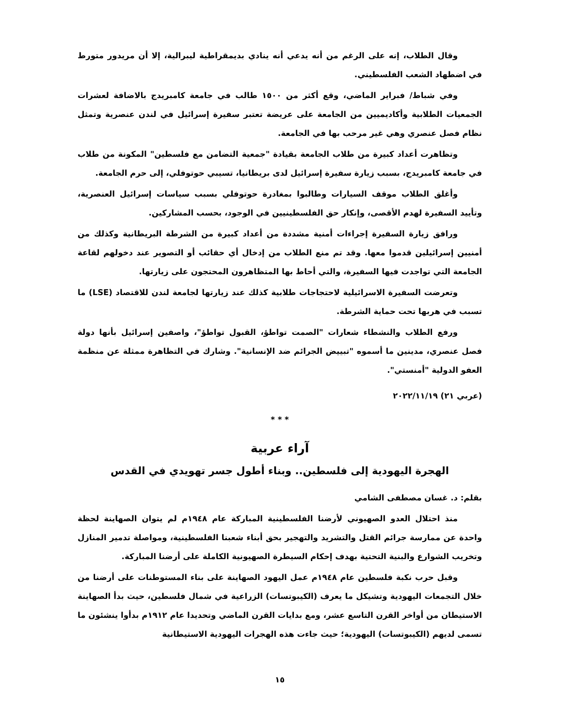وقال الطلاب، إنه على الرغم من أنه يدعي أنه ينادي بديمقراطية ليبرالية، إلا أن مريدور متورط في اضطهاد الشعب الفلسطيني.
وفي شباط/ فبراير الماضي، وقع أكثر من ١٥٠٠ طالب في جامعة كامبريدج بالاضافة لعشرات الجمعيات الطلابية وأكاديميين من الجامعة على عريضة تعتبر سفيرة إسرائيل في لندن عنصرية وتمثل نظام فصل عنصري وهي غير مرحب بها في الجامعة.
وتظاهرت أعداد كبيرة من طلاب الجامعة بقيادة "جمعية التضامن مع فلسطين" المكونة من طلاب في جامعة كامبريدج، بسبب زيارة سفيرة إسرائيل لدى بريطانيا، تسيبي حوتوفلي، إلى حرم الجامعة.
وأغلق الطلاب موقف السيارات وطالبوا بمغادرة حوتوفلي بسبب سياسات إسرائيل العنصرية، وتأييد السفيرة لهدم الأقصى، وإنكار حق الفلسطينيين في الوجود، بحسب المشاركين.
ورافق زيارة السفيرة إجراءات أمنية مشددة من أعداد كبيرة من الشرطة البريطانية وكذلك من أمنيين إسرائيلين قدموا معها. وقد تم منع الطلاب من إدخال أي حقائب أو التصوير عند دخولهم لقاعة الجامعة التي تواجدت فيها السفيرة، والتي أحاط بها المتظاهرون المحتجون على زيارتها.
وتعرضت السفيرة الاسرائيلية لاحتجاجات طلابية كذلك عند زيارتها لجامعة لندن للاقتصاد (LSE) ما تسبب في هربها تحت حماية الشرطة.
ورفع الطلاب والنشطاء شعارات "الصمت تواطؤ، القبول تواطؤ"، واصفين إسرائيل بأنها دولة فصل عنصري، مدينين ما أسموه "تبييض الجرائم ضد الإنسانية". وشارك في التظاهرة ممثلة عن منظمة العفو الدولية "أمنستي".
(عربي ٢١) ٢٠٢٢/١١/١٩
* * *
آراء عربية
الهجرة اليهودية إلى فلسطين.. وبناء أطول جسر تهويدي في القدس
بقلم: د. غسان مصطفى الشامي
منذ احتلال العدو الصهيوني لأرضنا الفلسطينية المباركة عام ١٩٤٨م لم يتوان الصهاينة لحظة واحدة عن ممارسة جرائم القتل والتشريد والتهجير بحق أبناء شعبنا الفلسطينية، ومواصلة تدمير المنازل وتخريب الشوارع والبنية التحتية بهدف إحكام السيطرة الصهيونية الكاملة على أرضنا المباركة.
وقبل حرب نكبة فلسطين عام ١٩٤٨م عمل اليهود الصهاينة على بناء المستوطنات على أرضنا من خلال التجمعات اليهودية وتشيكل ما يعرف (الكيبوتسات) الزراعية في شمال فلسطين، حيث بدأ الصهاينة الاستيطان من أواخر القرن التاسع عشر، ومع بدايات القرن الماضي وتحديدا عام ١٩١٢م بدأوا ينشئون ما تسمى لديهم (الكيبوتسات) اليهودية؛ حيث جاءت هذه الهجرات اليهودية الاستيطانية
١٥